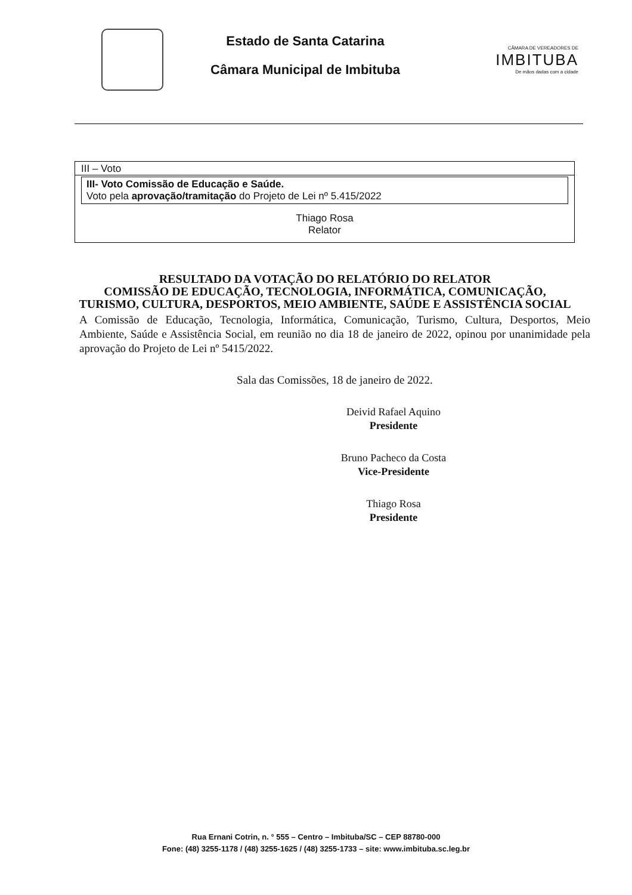Estado de Santa Catarina
Câmara Municipal de Imbituba
CÂMARA DE VEREADORES DE
IMBITUBA
De mãos dadas com a cidade
III – Voto
III- Voto Comissão de Educação e Saúde.
Voto pela aprovação/tramitação do Projeto de Lei nº 5.415/2022
Thiago Rosa
Relator
RESULTADO DA VOTAÇÃO DO RELATÓRIO DO RELATOR
COMISSÃO DE EDUCAÇÃO, TECNOLOGIA, INFORMÁTICA, COMUNICAÇÃO, TURISMO, CULTURA, DESPORTOS, MEIO AMBIENTE, SAÚDE E ASSISTÊNCIA SOCIAL
A Comissão de Educação, Tecnologia, Informática, Comunicação, Turismo, Cultura, Desportos, Meio Ambiente, Saúde e Assistência Social, em reunião no dia 18 de janeiro de 2022, opinou por unanimidade pela aprovação do Projeto de Lei nº 5415/2022.
Sala das Comissões, 18 de janeiro de 2022.
Deivid Rafael Aquino
Presidente
Bruno Pacheco da Costa
Vice-Presidente
Thiago Rosa
Presidente
Rua Ernani Cotrin, n. ° 555 – Centro – Imbituba/SC – CEP 88780-000
Fone: (48) 3255-1178 / (48) 3255-1625 / (48) 3255-1733 – site: www.imbituba.sc.leg.br